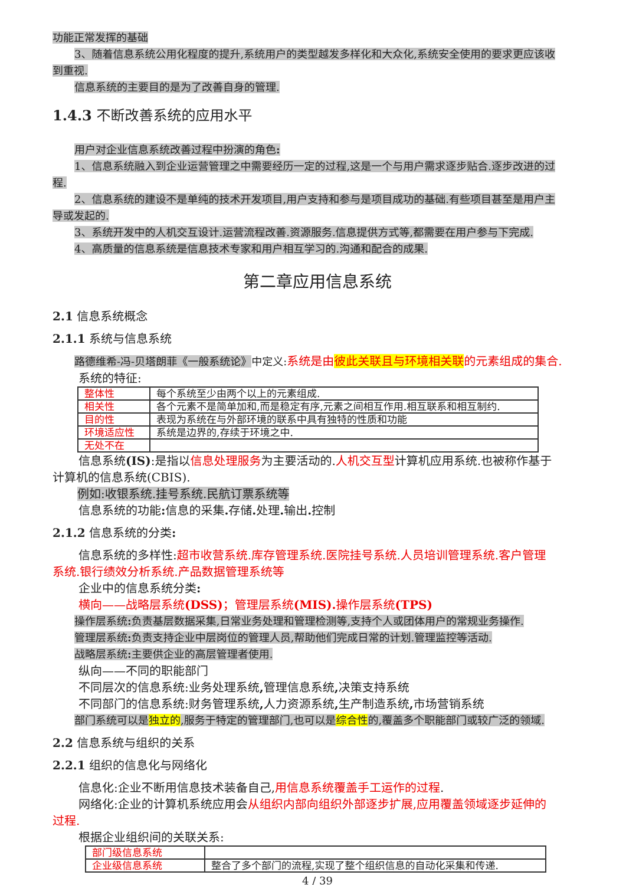功能正常发挥的基础
3、随着信息系统公用化程度的提升,系统用户的类型越发多样化和大众化,系统安全使用的要求更应该收
到重视.
信息系统的主要目的是为了改善自身的管理.
1.4.3 不断改善系统的应用水平
用户对企业信息系统改善过程中扮演的角色:
1、信息系统融入到企业运营管理之中需要经历一定的过程,这是一个与用户需求逐步贴合.逐步改进的过
程.
2、信息系统的建设不是单纯的技术开发项目,用户支持和参与是项目成功的基础.有些项目甚至是用户主
导或发起的.
3、系统开发中的人机交互设计.运营流程改善.资源服务.信息提供方式等,都需要在用户参与下完成.
4、高质量的信息系统是信息技术专家和用户相互学习的.沟通和配合的成果.
第二章应用信息系统
2.1 信息系统概念
2.1.1 系统与信息系统
路德维希-冯-贝塔朗菲《一般系统论》中定义:系统是由彼此关联且与环境相关联的元素组成的集合.
系统的特征:
| 整体性 | 每个系统至少由两个以上的元素组成. |
| 相关性 | 各个元素不是简单加和,而是稳定有序,元素之间相互作用.相互联系和相互制约. |
| 目的性 | 表现为系统在与外部环境的联系中具有独特的性质和功能 |
| 环境适应性 | 系统是边界的,存续于环境之中. |
| 无处不在 | |
信息系统(IS):是指以信息处理服务为主要活动的.人机交互型计算机应用系统.也被称作基于
计算机的信息系统(CBIS).
例如:收银系统.挂号系统.民航订票系统等
信息系统的功能: 信息的采集. 存储. 处理. 输出. 控制
2.1.2 信息系统的分类:
信息系统的多样性:超市收营系统.库存管理系统.医院挂号系统.人员培训管理系统.客户管理
系统.银行绩效分析系统.产品数据管理系统等
企业中的信息系统分类:
横向——战略层系统(DSS)；管理层系统(MIS). 操作层系统(TPS)
操作层系统: 负责基层数据采集,日常业务处理和管理检测等,支持个人或团体用户的常规业务操作.
管理层系统: 负责支持企业中层岗位的管理人员,帮助他们完成日常的计划.管理监控等活动.
战略层系统: 主要供企业的高层管理者使用.
纵向——不同的职能部门
不同层次的信息系统:业务处理系统, 管理信息系统, 决策支持系统
不同部门的信息系统:财务管理系统, 人力资源系统, 生产制造系统, 市场营销系统
部门系统可以是独立的,服务于特定的管理部门,也可以是综合性的,覆盖多个职能部门或较广泛的领域.
2.2 信息系统与组织的关系
2.2.1 组织的信息化与网络化
信息化:企业不断用信息技术装备自己,用信息系统覆盖手工运作的过程.
网络化:企业的计算机系统应用会从组织内部向组织外部逐步扩展,应用覆盖领域逐步延伸的
过程.
根据企业组织间的关联关系:
| 部门级信息系统 | |
| 企业级信息系统 | 整合了多个部门的流程,实现了整个组织信息的自动化采集和传递. |
4 / 39